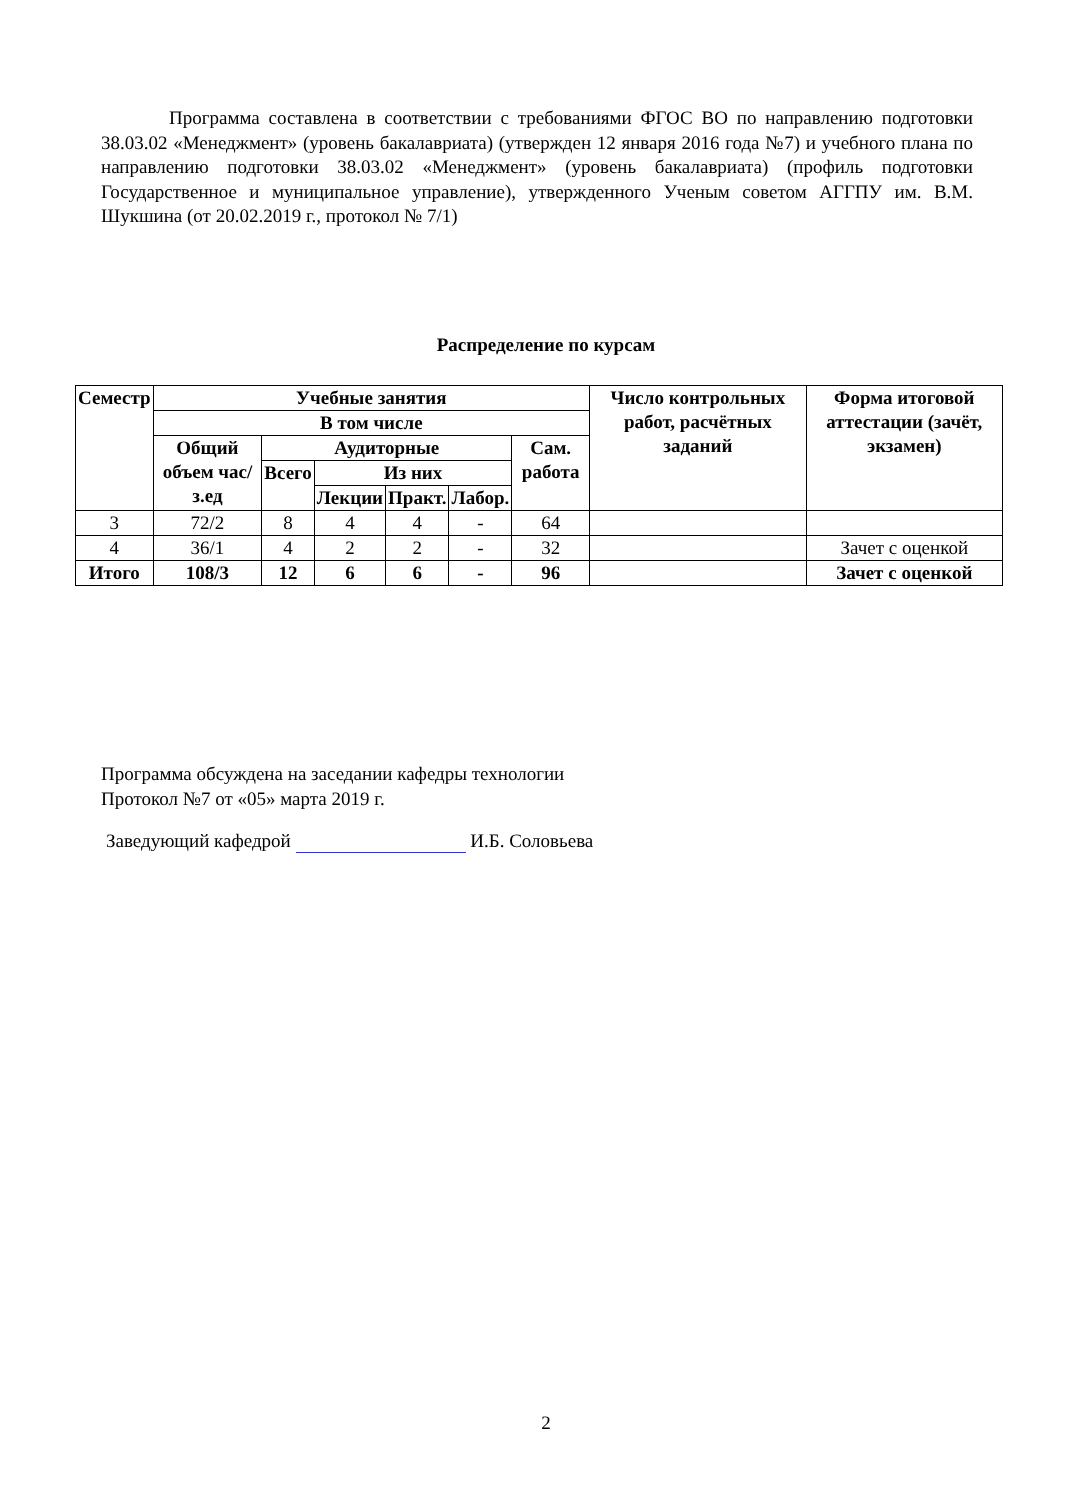Программа составлена в соответствии с требованиями ФГОС ВО по направлению подготовки 38.03.02 «Менеджмент» (уровень бакалавриата) (утвержден 12 января 2016 года №7) и учебного плана по направлению подготовки 38.03.02 «Менеджмент» (уровень бакалавриата) (профиль подготовки Государственное и муниципальное управление), утвержденного Ученым советом АГГПУ им. В.М. Шукшина (от 20.02.2019 г., протокол № 7/1)
Распределение по курсам
| Семестр | Учебные занятия | | | | | | Число контрольных работ, расчётных заданий | Форма итоговой аттестации (зачёт, экзамен) |
| --- | --- | --- | --- | --- | --- | --- | --- | --- |
| | В том числе | | | | | | | |
| | Общий объем час/з.ед | Аудиторные | | | | Сам. работа | | |
| | | Всего | Из них | | | | | |
| | | | Лекции | Практ. | Лабор. | | | |
| 3 | 72/2 | 8 | 4 | 4 | - | 64 | | |
| 4 | 36/1 | 4 | 2 | 2 | - | 32 | | Зачет с оценкой |
| Итого | 108/3 | 12 | 6 | 6 | - | 96 | | Зачет с оценкой |
Программа обсуждена на заседании кафедры технологии
Протокол №7 от «05» марта 2019 г.
Заведующий кафедрой И.Б. Соловьева
2